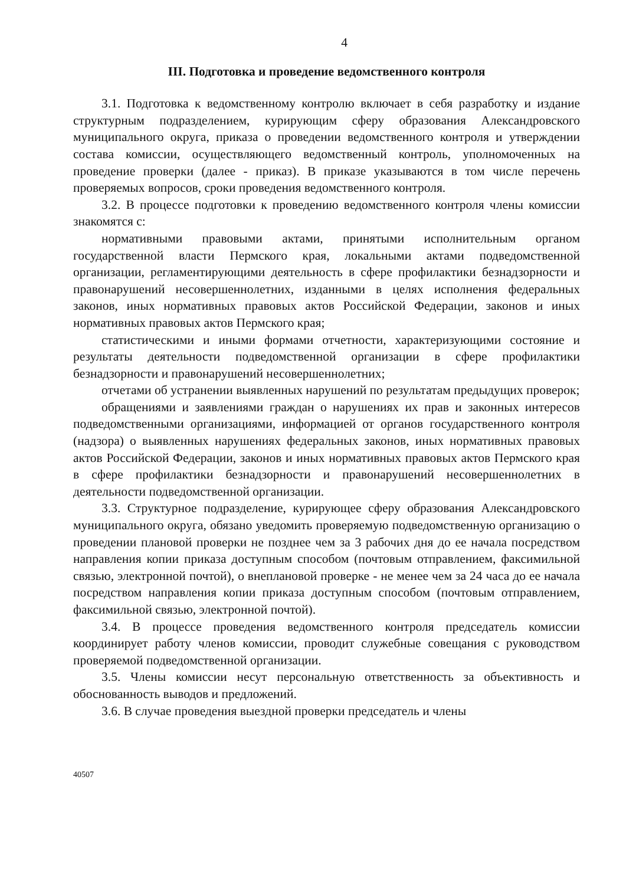4
III. Подготовка и проведение ведомственного контроля
3.1. Подготовка к ведомственному контролю включает в себя разработку и издание структурным подразделением, курирующим сферу образования Александровского муниципального округа, приказа о проведении ведомственного контроля и утверждении состава комиссии, осуществляющего ведомственный контроль, уполномоченных на проведение проверки (далее - приказ). В приказе указываются в том числе перечень проверяемых вопросов, сроки проведения ведомственного контроля.
3.2. В процессе подготовки к проведению ведомственного контроля члены комиссии знакомятся с:
нормативными правовыми актами, принятыми исполнительным органом государственной власти Пермского края, локальными актами подведомственной организации, регламентирующими деятельность в сфере профилактики безнадзорности и правонарушений несовершеннолетних, изданными в целях исполнения федеральных законов, иных нормативных правовых актов Российской Федерации, законов и иных нормативных правовых актов Пермского края;
статистическими и иными формами отчетности, характеризующими состояние и результаты деятельности подведомственной организации в сфере профилактики безнадзорности и правонарушений несовершеннолетних;
отчетами об устранении выявленных нарушений по результатам предыдущих проверок;
обращениями и заявлениями граждан о нарушениях их прав и законных интересов подведомственными организациями, информацией от органов государственного контроля (надзора) о выявленных нарушениях федеральных законов, иных нормативных правовых актов Российской Федерации, законов и иных нормативных правовых актов Пермского края в сфере профилактики безнадзорности и правонарушений несовершеннолетних в деятельности подведомственной организации.
3.3. Структурное подразделение, курирующее сферу образования Александровского муниципального округа, обязано уведомить проверяемую подведомственную организацию о проведении плановой проверки не позднее чем за 3 рабочих дня до ее начала посредством направления копии приказа доступным способом (почтовым отправлением, факсимильной связью, электронной почтой), о внеплановой проверке - не менее чем за 24 часа до ее начала посредством направления копии приказа доступным способом (почтовым отправлением, факсимильной связью, электронной почтой).
3.4. В процессе проведения ведомственного контроля председатель комиссии координирует работу членов комиссии, проводит служебные совещания с руководством проверяемой подведомственной организации.
3.5. Члены комиссии несут персональную ответственность за объективность и обоснованность выводов и предложений.
3.6. В случае проведения выездной проверки председатель и члены
40507